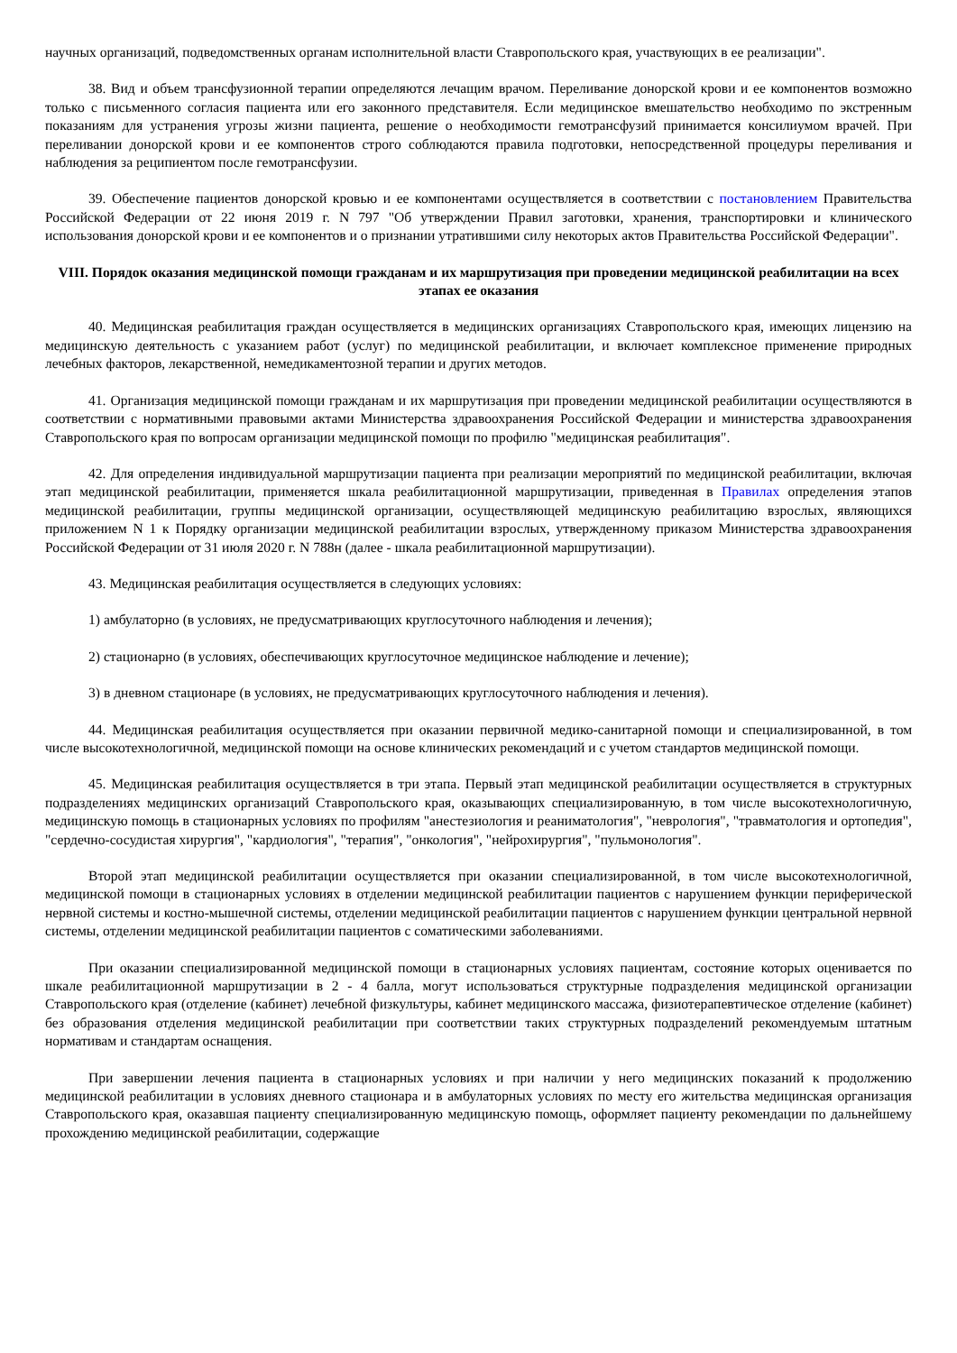научных организаций, подведомственных органам исполнительной власти Ставропольского края, участвующих в ее реализации".
38. Вид и объем трансфузионной терапии определяются лечащим врачом. Переливание донорской крови и ее компонентов возможно только с письменного согласия пациента или его законного представителя. Если медицинское вмешательство необходимо по экстренным показаниям для устранения угрозы жизни пациента, решение о необходимости гемотрансфузий принимается консилиумом врачей. При переливании донорской крови и ее компонентов строго соблюдаются правила подготовки, непосредственной процедуры переливания и наблюдения за реципиентом после гемотрансфузии.
39. Обеспечение пациентов донорской кровью и ее компонентами осуществляется в соответствии с постановлением Правительства Российской Федерации от 22 июня 2019 г. N 797 "Об утверждении Правил заготовки, хранения, транспортировки и клинического использования донорской крови и ее компонентов и о признании утратившими силу некоторых актов Правительства Российской Федерации".
VIII. Порядок оказания медицинской помощи гражданам и их маршрутизация при проведении медицинской реабилитации на всех этапах ее оказания
40. Медицинская реабилитация граждан осуществляется в медицинских организациях Ставропольского края, имеющих лицензию на медицинскую деятельность с указанием работ (услуг) по медицинской реабилитации, и включает комплексное применение природных лечебных факторов, лекарственной, немедикаментозной терапии и других методов.
41. Организация медицинской помощи гражданам и их маршрутизация при проведении медицинской реабилитации осуществляются в соответствии с нормативными правовыми актами Министерства здравоохранения Российской Федерации и министерства здравоохранения Ставропольского края по вопросам организации медицинской помощи по профилю "медицинская реабилитация".
42. Для определения индивидуальной маршрутизации пациента при реализации мероприятий по медицинской реабилитации, включая этап медицинской реабилитации, применяется шкала реабилитационной маршрутизации, приведенная в Правилах определения этапов медицинской реабилитации, группы медицинской организации, осуществляющей медицинскую реабилитацию взрослых, являющихся приложением N 1 к Порядку организации медицинской реабилитации взрослых, утвержденному приказом Министерства здравоохранения Российской Федерации от 31 июля 2020 г. N 788н (далее - шкала реабилитационной маршрутизации).
43. Медицинская реабилитация осуществляется в следующих условиях:
1) амбулаторно (в условиях, не предусматривающих круглосуточного наблюдения и лечения);
2) стационарно (в условиях, обеспечивающих круглосуточное медицинское наблюдение и лечение);
3) в дневном стационаре (в условиях, не предусматривающих круглосуточного наблюдения и лечения).
44. Медицинская реабилитация осуществляется при оказании первичной медико-санитарной помощи и специализированной, в том числе высокотехнологичной, медицинской помощи на основе клинических рекомендаций и с учетом стандартов медицинской помощи.
45. Медицинская реабилитация осуществляется в три этапа. Первый этап медицинской реабилитации осуществляется в структурных подразделениях медицинских организаций Ставропольского края, оказывающих специализированную, в том числе высокотехнологичную, медицинскую помощь в стационарных условиях по профилям "анестезиология и реаниматология", "неврология", "травматология и ортопедия", "сердечно-сосудистая хирургия", "кардиология", "терапия", "онкология", "нейрохирургия", "пульмонология".
Второй этап медицинской реабилитации осуществляется при оказании специализированной, в том числе высокотехнологичной, медицинской помощи в стационарных условиях в отделении медицинской реабилитации пациентов с нарушением функции периферической нервной системы и костно-мышечной системы, отделении медицинской реабилитации пациентов с нарушением функции центральной нервной системы, отделении медицинской реабилитации пациентов с соматическими заболеваниями.
При оказании специализированной медицинской помощи в стационарных условиях пациентам, состояние которых оценивается по шкале реабилитационной маршрутизации в 2 - 4 балла, могут использоваться структурные подразделения медицинской организации Ставропольского края (отделение (кабинет) лечебной физкультуры, кабинет медицинского массажа, физиотерапевтическое отделение (кабинет) без образования отделения медицинской реабилитации при соответствии таких структурных подразделений рекомендуемым штатным нормативам и стандартам оснащения.
При завершении лечения пациента в стационарных условиях и при наличии у него медицинских показаний к продолжению медицинской реабилитации в условиях дневного стационара и в амбулаторных условиях по месту его жительства медицинская организация Ставропольского края, оказавшая пациенту специализированную медицинскую помощь, оформляет пациенту рекомендации по дальнейшему прохождению медицинской реабилитации, содержащие